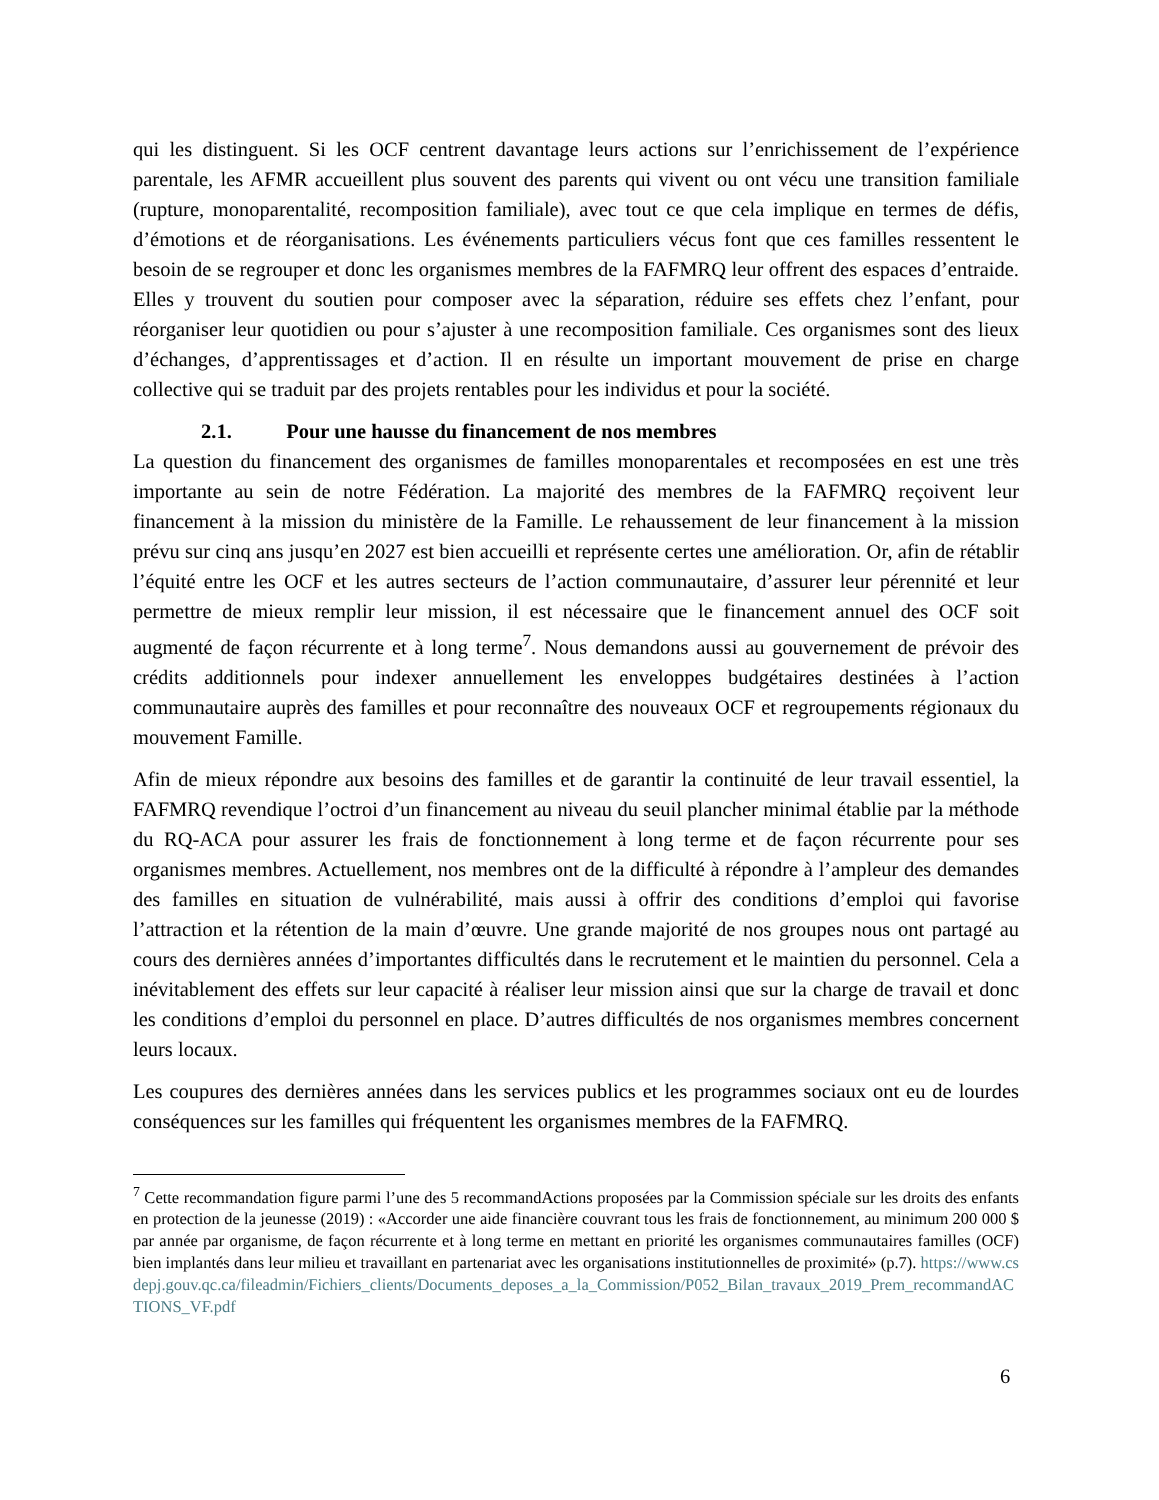qui les distinguent. Si les OCF centrent davantage leurs actions sur l’enrichissement de l’expérience parentale, les AFMR accueillent plus souvent des parents qui vivent ou ont vécu une transition familiale (rupture, monoparentalité, recomposition familiale), avec tout ce que cela implique en termes de défis, d’émotions et de réorganisations. Les événements particuliers vécus font que ces familles ressentent le besoin de se regrouper et donc les organismes membres de la FAFMRQ leur offrent des espaces d’entraide. Elles y trouvent du soutien pour composer avec la séparation, réduire ses effets chez l’enfant, pour réorganiser leur quotidien ou pour s’ajuster à une recomposition familiale. Ces organismes sont des lieux d’échanges, d’apprentissages et d’action. Il en résulte un important mouvement de prise en charge collective qui se traduit par des projets rentables pour les individus et pour la société.
2.1. Pour une hausse du financement de nos membres
La question du financement des organismes de familles monoparentales et recomposées en est une très importante au sein de notre Fédération. La majorité des membres de la FAFMRQ reçoivent leur financement à la mission du ministère de la Famille. Le rehaussement de leur financement à la mission prévu sur cinq ans jusqu’en 2027 est bien accueilli et représente certes une amélioration. Or, afin de rétablir l’équité entre les OCF et les autres secteurs de l’action communautaire, d’assurer leur pérennité et leur permettre de mieux remplir leur mission, il est nécessaire que le financement annuel des OCF soit augmenté de façon récurrente et à long terme<sup>7</sup>. Nous demandons aussi au gouvernement de prévoir des crédits additionnels pour indexer annuellement les enveloppes budgétaires destinées à l’action communautaire auprès des familles et pour reconnaître des nouveaux OCF et regroupements régionaux du mouvement Famille.
Afin de mieux répondre aux besoins des familles et de garantir la continuité de leur travail essentiel, la FAFMRQ revendique l’octroi d’un financement au niveau du seuil plancher minimal établie par la méthode du RQ-ACA pour assurer les frais de fonctionnement à long terme et de façon récurrente pour ses organismes membres. Actuellement, nos membres ont de la difficulté à répondre à l’ampleur des demandes des familles en situation de vulnérabilité, mais aussi à offrir des conditions d’emploi qui favorise l’attraction et la rétention de la main d’œuvre. Une grande majorité de nos groupes nous ont partagé au cours des dernières années d’importantes difficultés dans le recrutement et le maintien du personnel. Cela a inévitablement des effets sur leur capacité à réaliser leur mission ainsi que sur la charge de travail et donc les conditions d’emploi du personnel en place. D’autres difficultés de nos organismes membres concernent leurs locaux.
Les coupures des dernières années dans les services publics et les programmes sociaux ont eu de lourdes conséquences sur les familles qui fréquentent les organismes membres de la FAFMRQ.
<sup>7</sup> Cette recommandation figure parmi l’une des 5 recommandActions proposées par la Commission spéciale sur les droits des enfants en protection de la jeunesse (2019) : «Accorder une aide financière couvrant tous les frais de fonctionnement, au minimum 200 000 $ par année par organisme, de façon récurrente et à long terme en mettant en priorité les organismes communautaires familles (OCF) bien implantés dans leur milieu et travaillant en partenariat avec les organisations institutionnelles de proximité» (p.7). https://www.csdepj.gouv.qc.ca/fileadmin/Fichiers_clients/Documents_deposes_a_la_Commission/P052_Bilan_travaux_2019_Prem_recommandACTIONS_VF.pdf
6